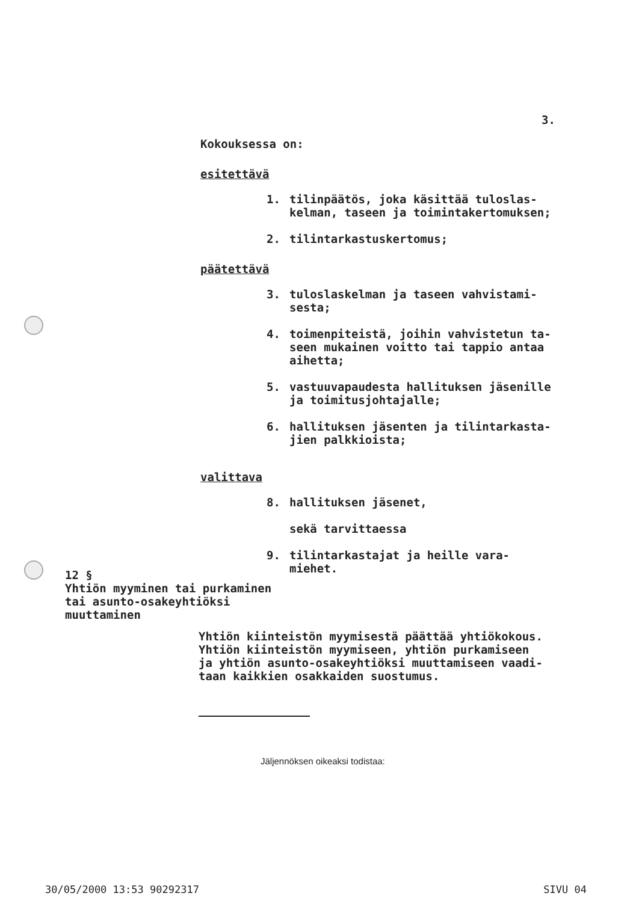3.
Kokouksessa on:
esitettävä
1. tilinpäätös, joka käsittää tuloslas-
kelman, taseen ja toimintakertomuksen;
2. tilintarkastuskertomus;
päätettävä
3. tuloslaskelman ja taseen vahvistami-
sesta;
4. toimenpiteistä, joihin vahvistetun ta-
seen mukainen voitto tai tappio antaa
aihetta;
5. vastuuvapaudesta hallituksen jäsenille
ja toimitusjohtajalle;
6. hallituksen jäsenten ja tilintarkasta-
jien palkkioista;
valittava
8. hallituksen jäsenet,
sekä tarvittaessa
9. tilintarkastajat ja heille vara-
miehet.
12 §
Yhtiön myyminen tai purkaminen
tai asunto-osakeyhtiöksi
muuttaminen
Yhtiön kiinteistön myymisestä päättää yhtiökokous.
Yhtiön kiinteistön myymiseen, yhtiön purkamiseen
ja yhtiön asunto-osakeyhtiöksi muuttamiseen vaadi-
taan kaikkien osakkaiden suostumus.
Jäljennöksen oikeaksi todistaa:
30/05/2000 13:53 90292317 SIVU 04